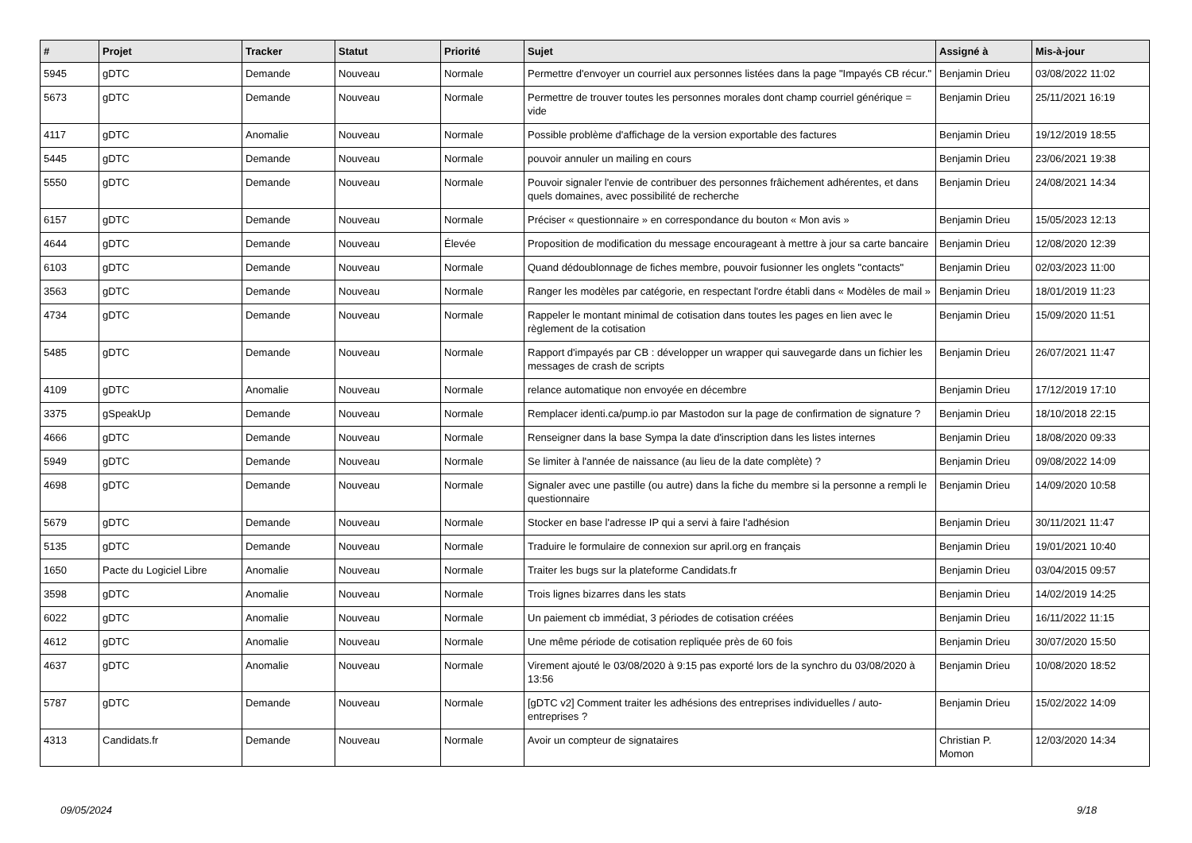| # | Projet | Tracker | Statut | Priorité | Sujet | Assigné à | Mis-à-jour |
| --- | --- | --- | --- | --- | --- | --- | --- |
| 5945 | gDTC | Demande | Nouveau | Normale | Permettre d'envoyer un courriel aux personnes listées dans la page "Impayés CB récur." | Benjamin Drieu | 03/08/2022 11:02 |
| 5673 | gDTC | Demande | Nouveau | Normale | Permettre de trouver toutes les personnes morales dont champ courriel générique = vide | Benjamin Drieu | 25/11/2021 16:19 |
| 4117 | gDTC | Anomalie | Nouveau | Normale | Possible problème d'affichage de la version exportable des factures | Benjamin Drieu | 19/12/2019 18:55 |
| 5445 | gDTC | Demande | Nouveau | Normale | pouvoir annuler un mailing en cours | Benjamin Drieu | 23/06/2021 19:38 |
| 5550 | gDTC | Demande | Nouveau | Normale | Pouvoir signaler l'envie de contribuer des personnes frâichement adhérentes, et dans quels domaines, avec possibilité de recherche | Benjamin Drieu | 24/08/2021 14:34 |
| 6157 | gDTC | Demande | Nouveau | Normale | Préciser « questionnaire » en correspondance du bouton « Mon avis » | Benjamin Drieu | 15/05/2023 12:13 |
| 4644 | gDTC | Demande | Nouveau | Élevée | Proposition de modification du message encourageant à mettre à jour sa carte bancaire | Benjamin Drieu | 12/08/2020 12:39 |
| 6103 | gDTC | Demande | Nouveau | Normale | Quand dédoublonnage de fiches membre, pouvoir fusionner les onglets "contacts" | Benjamin Drieu | 02/03/2023 11:00 |
| 3563 | gDTC | Demande | Nouveau | Normale | Ranger les modèles par catégorie, en respectant l'ordre établi dans « Modèles de mail » | Benjamin Drieu | 18/01/2019 11:23 |
| 4734 | gDTC | Demande | Nouveau | Normale | Rappeler le montant minimal de cotisation dans toutes les pages en lien avec le règlement de la cotisation | Benjamin Drieu | 15/09/2020 11:51 |
| 5485 | gDTC | Demande | Nouveau | Normale | Rapport d'impayés par CB : développer un wrapper qui sauvegarde dans un fichier les messages de crash de scripts | Benjamin Drieu | 26/07/2021 11:47 |
| 4109 | gDTC | Anomalie | Nouveau | Normale | relance automatique non envoyée en décembre | Benjamin Drieu | 17/12/2019 17:10 |
| 3375 | gSpeakUp | Demande | Nouveau | Normale | Remplacer identi.ca/pump.io par Mastodon sur la page de confirmation de signature ? | Benjamin Drieu | 18/10/2018 22:15 |
| 4666 | gDTC | Demande | Nouveau | Normale | Renseigner dans la base Sympa la date d'inscription dans les listes internes | Benjamin Drieu | 18/08/2020 09:33 |
| 5949 | gDTC | Demande | Nouveau | Normale | Se limiter à l'année de naissance (au lieu de la date complète) ? | Benjamin Drieu | 09/08/2022 14:09 |
| 4698 | gDTC | Demande | Nouveau | Normale | Signaler avec une pastille (ou autre) dans la fiche du membre si la personne a rempli le questionnaire | Benjamin Drieu | 14/09/2020 10:58 |
| 5679 | gDTC | Demande | Nouveau | Normale | Stocker en base l'adresse IP qui a servi à faire l'adhésion | Benjamin Drieu | 30/11/2021 11:47 |
| 5135 | gDTC | Demande | Nouveau | Normale | Traduire le formulaire de connexion sur april.org en français | Benjamin Drieu | 19/01/2021 10:40 |
| 1650 | Pacte du Logiciel Libre | Anomalie | Nouveau | Normale | Traiter les bugs sur la plateforme Candidats.fr | Benjamin Drieu | 03/04/2015 09:57 |
| 3598 | gDTC | Anomalie | Nouveau | Normale | Trois lignes bizarres dans les stats | Benjamin Drieu | 14/02/2019 14:25 |
| 6022 | gDTC | Anomalie | Nouveau | Normale | Un paiement cb immédiat, 3 périodes de cotisation créées | Benjamin Drieu | 16/11/2022 11:15 |
| 4612 | gDTC | Anomalie | Nouveau | Normale | Une même période de cotisation repliquée près de 60 fois | Benjamin Drieu | 30/07/2020 15:50 |
| 4637 | gDTC | Anomalie | Nouveau | Normale | Virement ajouté le 03/08/2020 à 9:15 pas exporté lors de la synchro du 03/08/2020 à 13:56 | Benjamin Drieu | 10/08/2020 18:52 |
| 5787 | gDTC | Demande | Nouveau | Normale | [gDTC v2] Comment traiter les adhésions des entreprises individuelles / auto-entreprises ? | Benjamin Drieu | 15/02/2022 14:09 |
| 4313 | Candidats.fr | Demande | Nouveau | Normale | Avoir un compteur de signataires | Christian P. Momon | 12/03/2020 14:34 |
09/05/2024 9/18